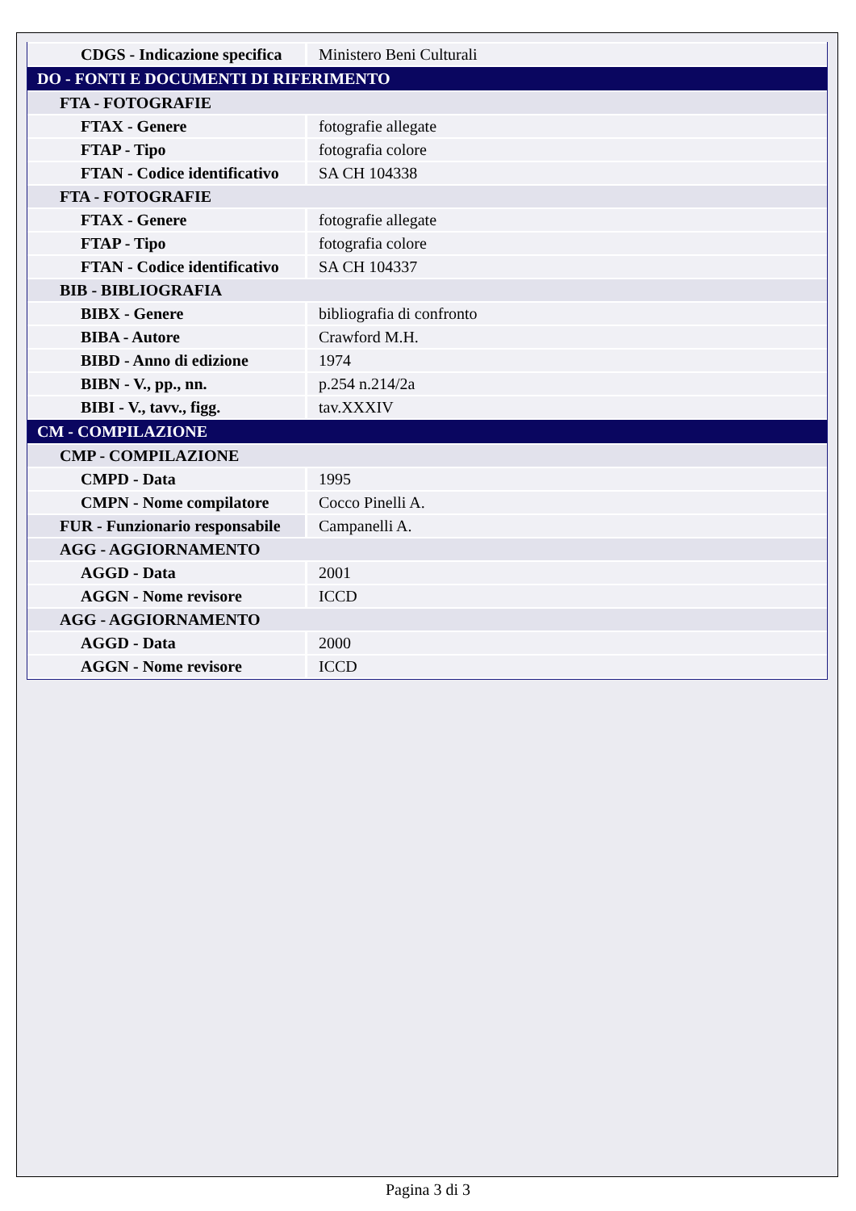| CDGS - Indicazione specifica | Ministero Beni Culturali |
| DO - FONTI E DOCUMENTI DI RIFERIMENTO | |
| FTA - FOTOGRAFIE | |
| FTAX - Genere | fotografie allegate |
| FTAP - Tipo | fotografia colore |
| FTAN - Codice identificativo | SA CH 104338 |
| FTA - FOTOGRAFIE | |
| FTAX - Genere | fotografie allegate |
| FTAP - Tipo | fotografia colore |
| FTAN - Codice identificativo | SA CH 104337 |
| BIB - BIBLIOGRAFIA | |
| BIBX - Genere | bibliografia di confronto |
| BIBA - Autore | Crawford M.H. |
| BIBD - Anno di edizione | 1974 |
| BIBN - V., pp., nn. | p.254 n.214/2a |
| BIBI - V., tavv., figg. | tav.XXXIV |
| CM - COMPILAZIONE | |
| CMP - COMPILAZIONE | |
| CMPD - Data | 1995 |
| CMPN - Nome compilatore | Cocco Pinelli A. |
| FUR - Funzionario responsabile | Campanelli A. |
| AGG - AGGIORNAMENTO | |
| AGGD - Data | 2001 |
| AGGN - Nome revisore | ICCD |
| AGG - AGGIORNAMENTO | |
| AGGD - Data | 2000 |
| AGGN - Nome revisore | ICCD |
Pagina 3 di 3